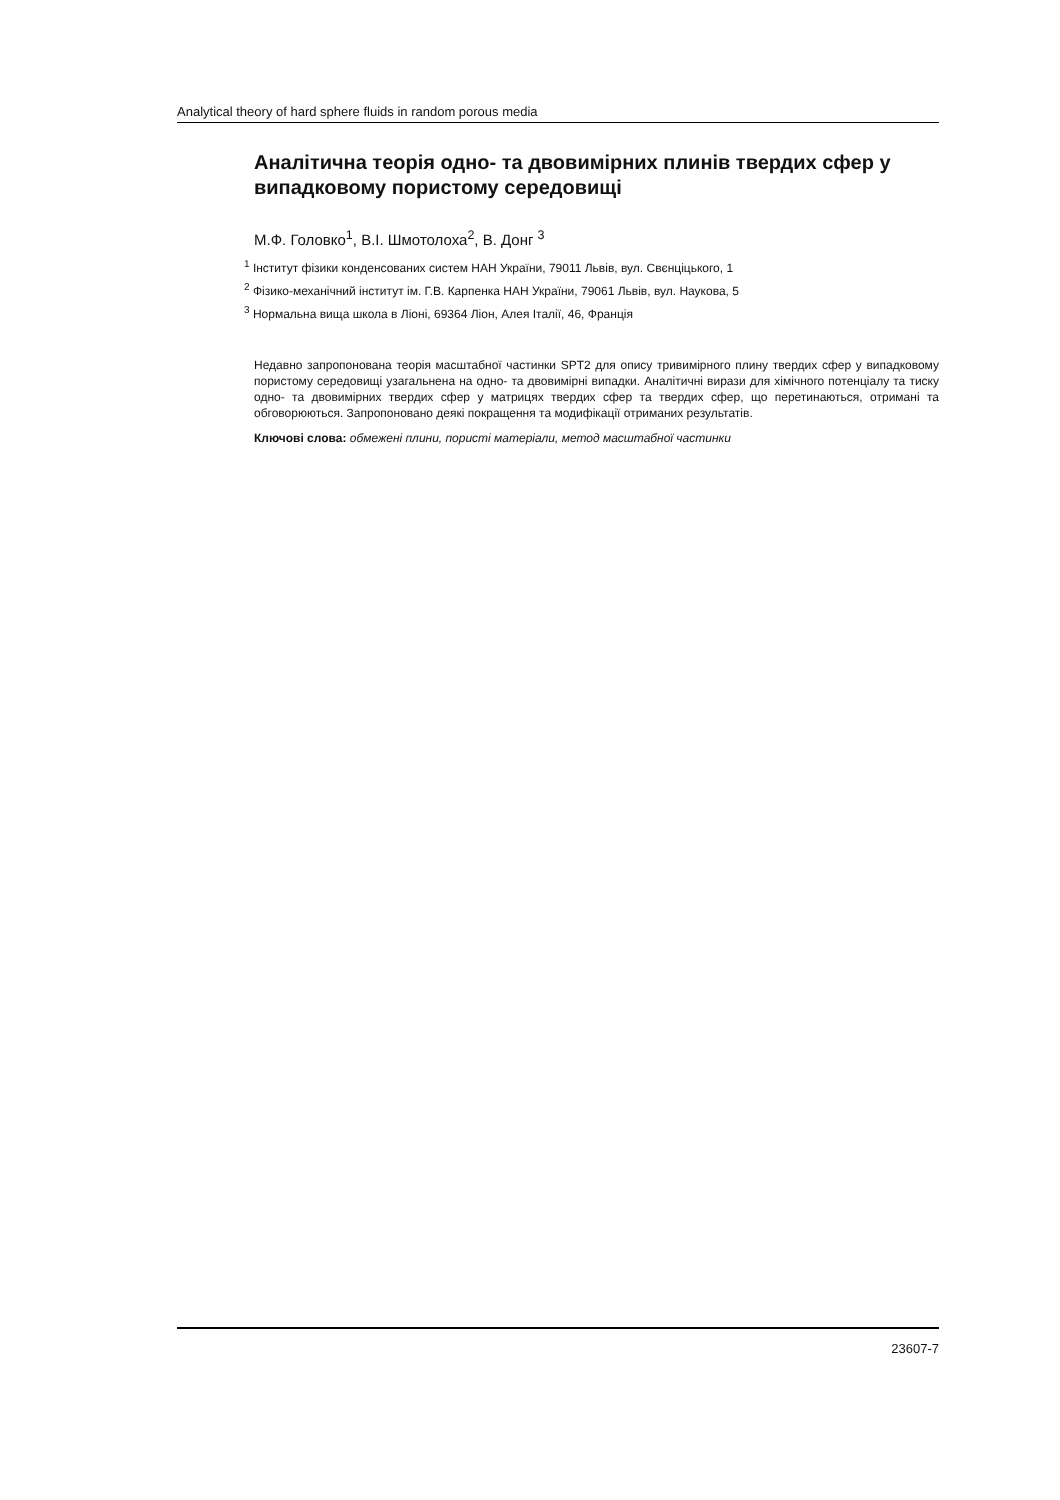Analytical theory of hard sphere fluids in random porous media
Аналітична теорія одно- та двовимірних плинів твердих сфер у випадковому пористому середовищі
М.Ф. Головко<sup>1</sup>, В.І. Шмотолоха<sup>2</sup>, В. Донг <sup>3</sup>
<sup>1</sup> Інститут фізики конденсованих систем НАН України, 79011 Львів, вул. Свєнціцького, 1
<sup>2</sup> Фізико-механічний інститут ім. Г.В. Карпенка НАН України, 79061 Львів, вул. Наукова, 5
<sup>3</sup> Нормальна вища школа в Ліоні, 69364 Ліон, Алея Італії, 46, Франція
Недавно запропонована теорія масштабної частинки SPT2 для опису тривимірного плину твердих сфер у випадковому пористому середовищі узагальнена на одно- та двовимірні випадки. Аналітичні вирази для хімічного потенціалу та тиску одно- та двовимірних твердих сфер у матрицях твердих сфер та твердих сфер, що перетинаються, отримані та обговорюються. Запропоновано деякі покращення та модифікації отриманих результатів.
Ключові слова: обмежені плини, пористі матеріали, метод масштабної частинки
23607-7